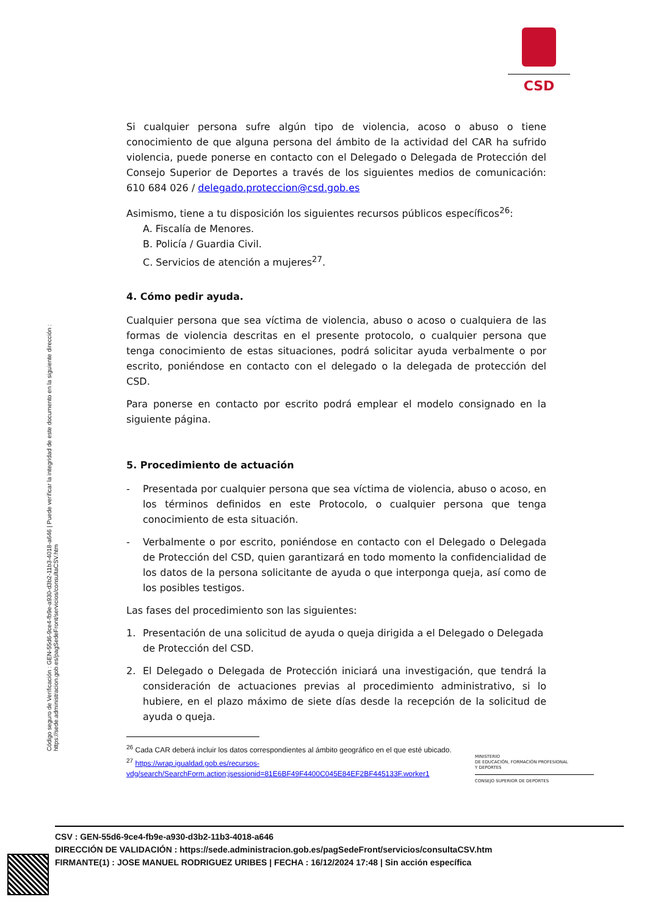CSD
Código seguro de Verificación : GEN-55d6-9ce4-fb9e-a930-d3b2-11b3-4018-a646 | Puede verificar la integridad de este documento en la siguiente dirección : https://sede.administracion.gob.es/pagSedeFront/servicios/consultaCSV.htm
Si cualquier persona sufre algún tipo de violencia, acoso o abuso o tiene conocimiento de que alguna persona del ámbito de la actividad del CAR ha sufrido violencia, puede ponerse en contacto con el Delegado o Delegada de Protección del Consejo Superior de Deportes a través de los siguientes medios de comunicación: 610 684 026 / delegado.proteccion@csd.gob.es
Asimismo, tiene a tu disposición los siguientes recursos públicos específicos<sup>26</sup>:
A. Fiscalía de Menores.
B. Policía / Guardia Civil.
C. Servicios de atención a mujeres<sup>27</sup>.
4. Cómo pedir ayuda.
Cualquier persona que sea víctima de violencia, abuso o acoso o cualquiera de las formas de violencia descritas en el presente protocolo, o cualquier persona que tenga conocimiento de estas situaciones, podrá solicitar ayuda verbalmente o por escrito, poniéndose en contacto con el delegado o la delegada de protección del CSD.
Para ponerse en contacto por escrito podrá emplear el modelo consignado en la siguiente página.
5. Procedimiento de actuación
- Presentada por cualquier persona que sea víctima de violencia, abuso o acoso, en los términos definidos en este Protocolo, o cualquier persona que tenga conocimiento de esta situación.
- Verbalmente o por escrito, poniéndose en contacto con el Delegado o Delegada de Protección del CSD, quien garantizará en todo momento la confidencialidad de los datos de la persona solicitante de ayuda o que interponga queja, así como de los posibles testigos.
Las fases del procedimiento son las siguientes:
1. Presentación de una solicitud de ayuda o queja dirigida a el Delegado o Delegada de Protección del CSD.
2. El Delegado o Delegada de Protección iniciará una investigación, que tendrá la consideración de actuaciones previas al procedimiento administrativo, si lo hubiere, en el plazo máximo de siete días desde la recepción de la solicitud de ayuda o queja.
<sup>26</sup> Cada CAR deberá incluir los datos correspondientes al ámbito geográfico en el que esté ubicado.
<sup>27</sup> https://wrap.igualdad.gob.es/recursos-vdg/search/SearchForm.action;jsessionid=81E6BF49F4400C045E84EF2BF445133F.worker1
MINISTERIO
DE EDUCACIÓN, FORMACIÓN PROFESIONAL
Y DEPORTES
CONSEJO SUPERIOR DE DEPORTES
CSV : GEN-55d6-9ce4-fb9e-a930-d3b2-11b3-4018-a646
DIRECCIÓN DE VALIDACIÓN : https://sede.administracion.gob.es/pagSedeFront/servicios/consultaCSV.htm
FIRMANTE(1) : JOSE MANUEL RODRIGUEZ URIBES | FECHA : 16/12/2024 17:48 | Sin acción específica